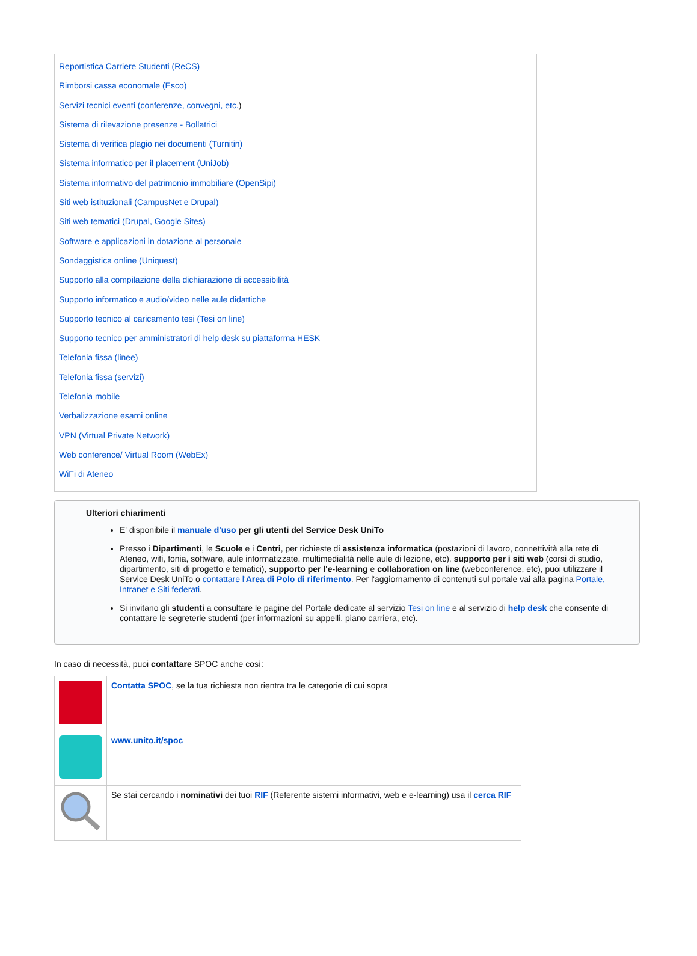Reportistica Carriere Studenti (ReCS)
Rimborsi cassa economale (Esco)
Servizi tecnici eventi (conferenze, convegni, etc.)
Sistema di rilevazione presenze - Bollatrici
Sistema di verifica plagio nei documenti (Turnitin)
Sistema informatico per il placement (UniJob)
Sistema informativo del patrimonio immobiliare (OpenSipi)
Siti web istituzionali (CampusNet e Drupal)
Siti web tematici (Drupal, Google Sites)
Software e applicazioni in dotazione al personale
Sondaggistica online (Uniquest)
Supporto alla compilazione della dichiarazione di accessibilità
Supporto informatico e audio/video nelle aule didattiche
Supporto tecnico al caricamento tesi (Tesi on line)
Supporto tecnico per amministratori di help desk su piattaforma HESK
Telefonia fissa (linee)
Telefonia fissa (servizi)
Telefonia mobile
Verbalizzazione esami online
VPN (Virtual Private Network)
Web conference/ Virtual Room (WebEx)
WiFi di Ateneo
Ulteriori chiarimenti
E' disponibile il manuale d'uso per gli utenti del Service Desk UniTo
Presso i Dipartimenti, le Scuole e i Centri, per richieste di assistenza informatica (postazioni di lavoro, connettività alla rete di Ateneo, wifi, fonia, software, aule informatizzate, multimedialità nelle aule di lezione, etc), supporto per i siti web (corsi di studio, dipartimento, siti di progetto e tematici), supporto per l'e-learning e collaboration on line (webconference, etc), puoi utilizzare il Service Desk UniTo o contattare l'Area di Polo di riferimento. Per l'aggiornamento di contenuti sul portale vai alla pagina Portale, Intranet e Siti federati.
Si invitano gli studenti a consultare le pagine del Portale dedicate al servizio Tesi on line e al servizio di help desk che consente di contattare le segreterie studenti (per informazioni su appelli, piano carriera, etc).
In caso di necessità, puoi contattare SPOC anche così:
| | Contatta SPOC , se la tua richiesta non rientra tra le categorie di cui sopra |
| | www.unito.it/spoc |
| | Se stai cercando i nominativi dei tuoi RIF (Referente sistemi informativi, web e e-learning) usa il cerca RIF |